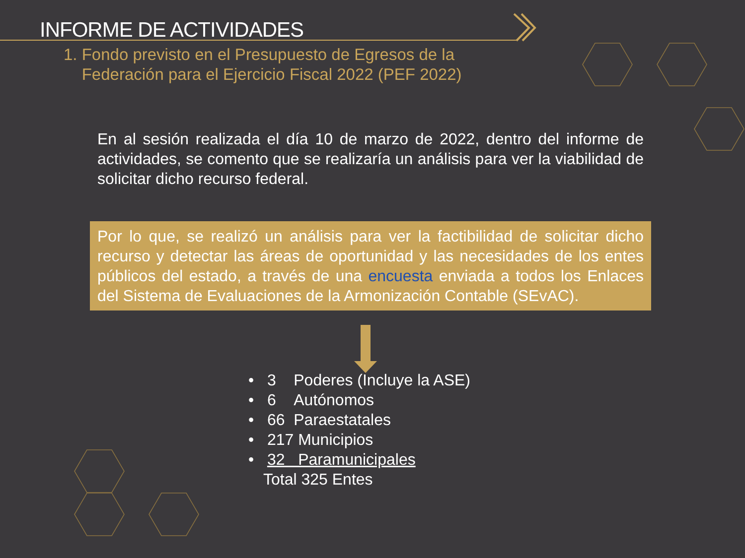INFORME DE ACTIVIDADES
1. Fondo previsto en el Presupuesto de Egresos de la
Federación para el Ejercicio Fiscal 2022 (PEF 2022)
En al sesión realizada el día 10 de marzo de 2022, dentro del informe de actividades, se comento que se realizaría un análisis para ver la viabilidad de solicitar dicho recurso federal.
Por lo que, se realizó un análisis para ver la factibilidad de solicitar dicho recurso y detectar las áreas de oportunidad y las necesidades de los entes públicos del estado, a través de una encuesta enviada a todos los Enlaces del Sistema de Evaluaciones de la Armonización Contable (SEvAC).
• 3 Poderes (Incluye la ASE)
• 6 Autónomos
• 66 Paraestatales
• 217 Municipios
• 32 Paramunicipales
Total 325 Entes